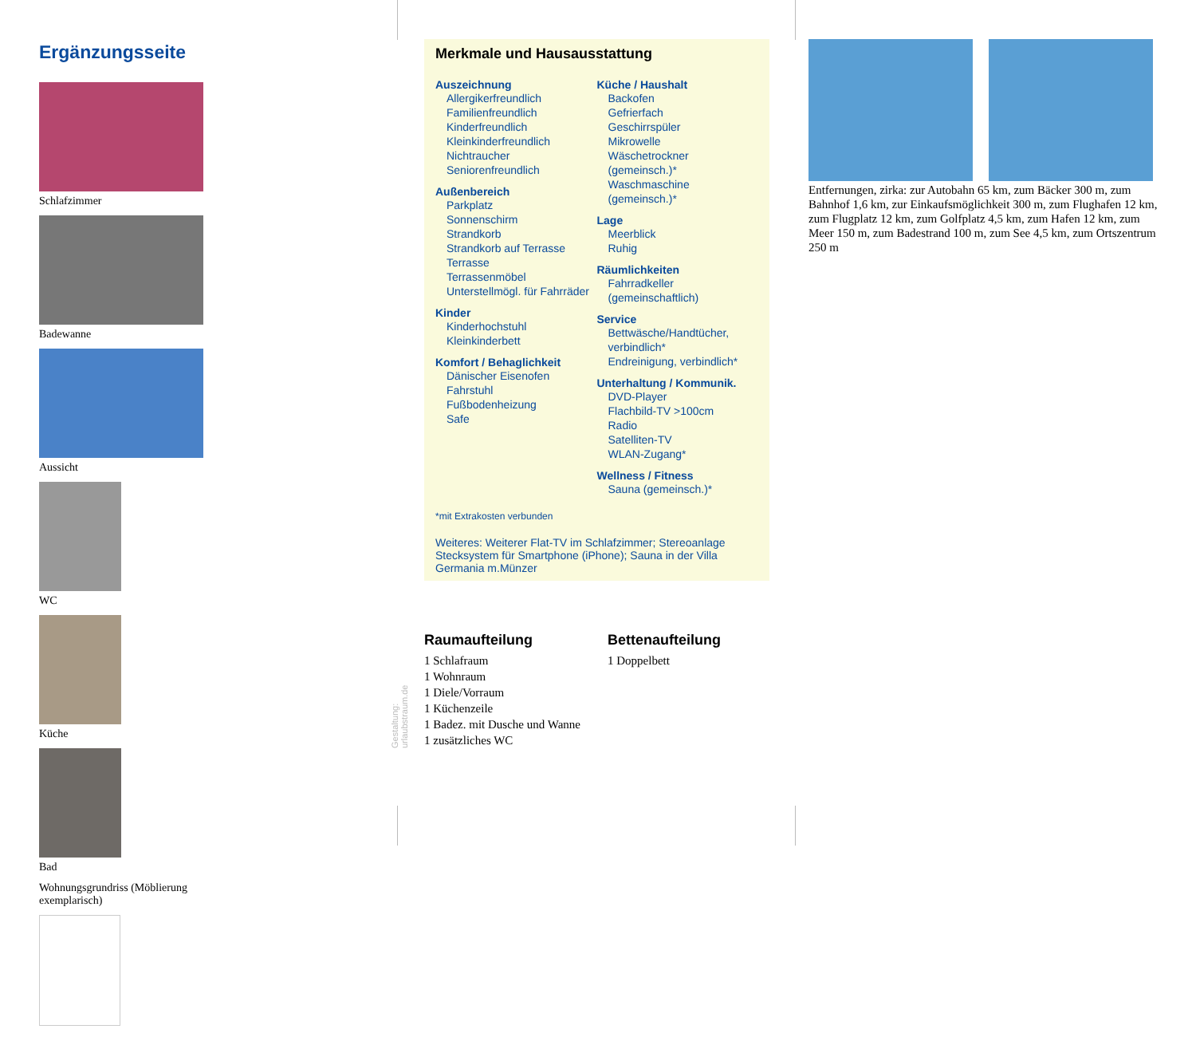Ergänzungsseite
Schlafzimmer Badewanne Aussicht WC Küche Bad
Wohnungsgrundriss (Möblierung exemplarisch)
Merkmale und Hausausstattung
Auszeichnung
Allergikerfreundlich
Familienfreundlich
Kinderfreundlich
Kleinkinderfreundlich
Nichtraucher
Seniorenfreundlich
Außenbereich
Parkplatz
Sonnenschirm
Strandkorb
Strandkorb auf Terrasse
Terrasse
Terrassenmöbel
Unterstellmögl. für Fahrräder
Kinder
Kinderhochstuhl
Kleinkinderbett
Komfort / Behaglichkeit
Dänischer Eisenofen
Fahrstuhl
Fußbodenheizung
Safe
Küche / Haushalt
Backofen
Gefrierfach
Geschirrspüler
Mikrowelle
Wäschetrockner (gemeinsch.)*
Waschmaschine (gemeinsch.)*
Lage
Meerblick
Ruhig
Räumlichkeiten
Fahrradkeller (gemeinschaftlich)
Service
Bettwäsche/Handtücher, verbindlich*
Endreinigung, verbindlich*
Unterhaltung / Kommunik.
DVD-Player
Flachbild-TV >100cm
Radio
Satelliten-TV
WLAN-Zugang*
Wellness / Fitness
Sauna (gemeinsch.)*
*mit Extrakosten verbunden
Weiteres: Weiterer Flat-TV im Schlafzimmer; Stereoanlage Stecksystem für Smartphone (iPhone); Sauna in der Villa Germania m.Münzer
Raumaufteilung
1 Schlafraum
1 Wohnraum
1 Diele/Vorraum
1 Küchenzeile
1 Badez. mit Dusche und Wanne
1 zusätzliches WC
Bettenaufteilung
1 Doppelbett
Gestaltung: urlaubstraum.de
Entfernungen, zirka: zur Autobahn 65 km, zum Bäcker 300 m, zum Bahnhof 1,6 km, zur Einkaufsmöglichkeit 300 m, zum Flughafen 12 km, zum Flugplatz 12 km, zum Golfplatz 4,5 km, zum Hafen 12 km, zum Meer 150 m, zum Badestrand 100 m, zum See 4,5 km, zum Ortszentrum 250 m